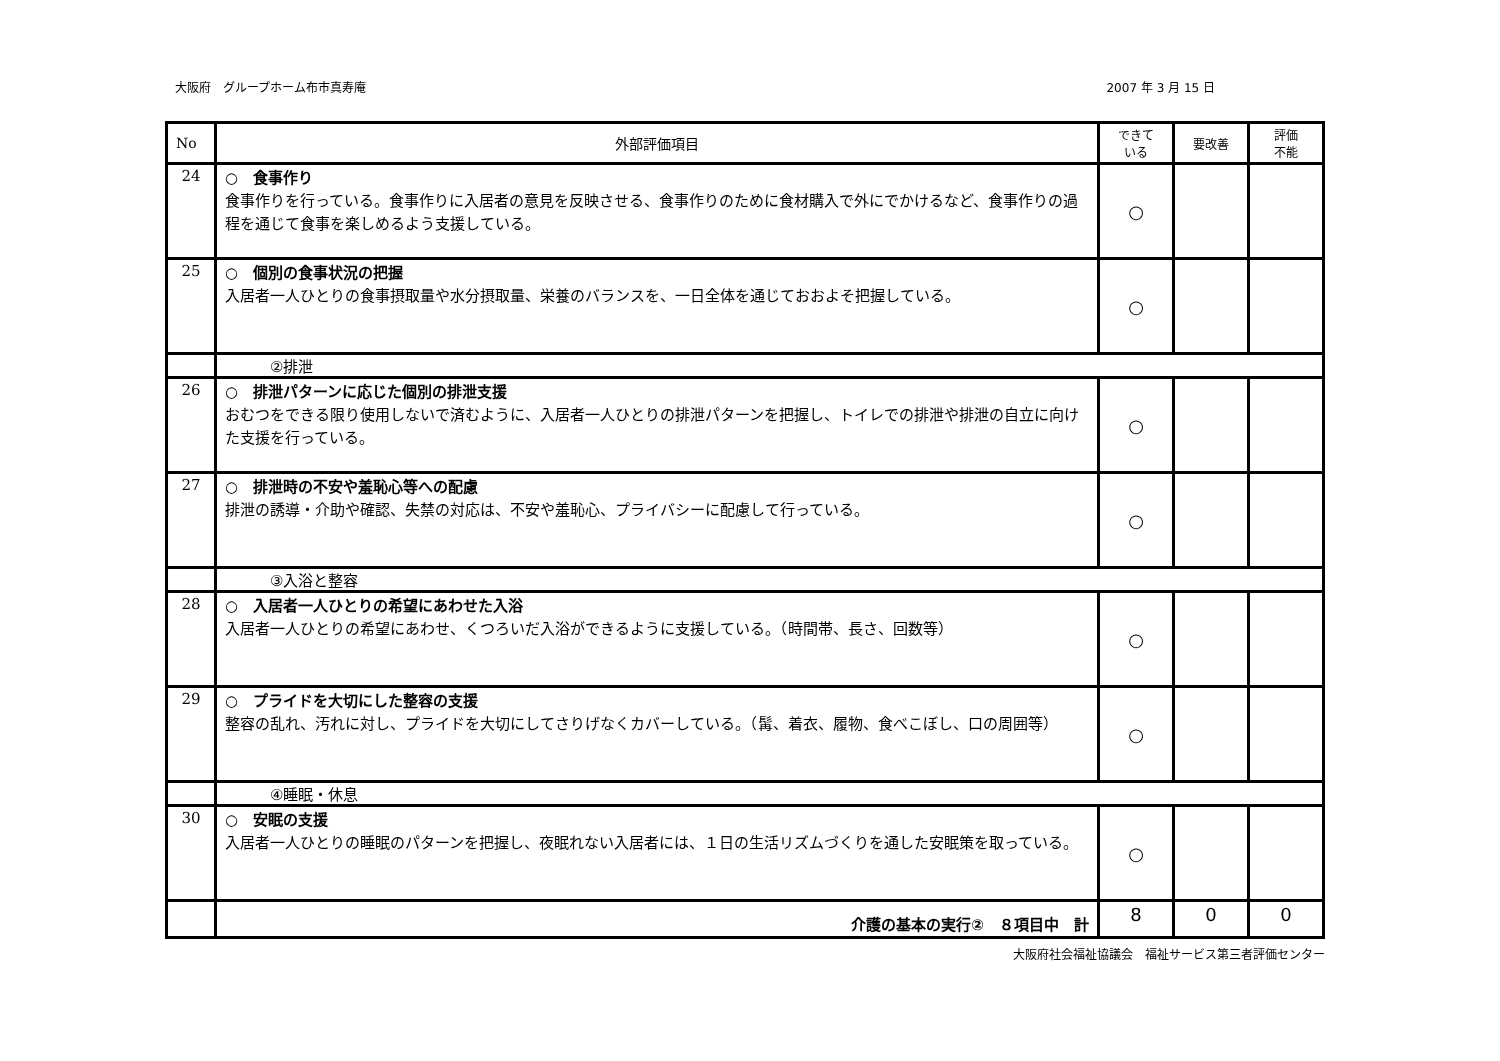大阪府　グループホーム布市真寿庵 2007 年 3 月 15 日
| No | 外部評価項目 | できて いる | 要改善 | 評価 不能 |
| --- | --- | --- | --- | --- |
| 24 | ○ 食事作り 食事作りを行っている。食事作りに入居者の意見を反映させる、食事作りのために食材購入で外にでかけるなど、食事作りの過程を通じて食事を楽しめるよう支援している。 | ○ | | |
| 25 | ○ 個別の食事状況の把握 入居者一人ひとりの食事摂取量や水分摂取量、栄養のバランスを、一日全体を通じておおよそ把握している。 | ○ | | |
| | ②排泄 | | | |
| 26 | ○ 排泄パターンに応じた個別の排泄支援 おむつをできる限り使用しないで済むように、入居者一人ひとりの排泄パターンを把握し、トイレでの排泄や排泄の自立に向けた支援を行っている。 | ○ | | |
| 27 | ○ 排泄時の不安や羞恥心等への配慮 排泄の誘導・介助や確認、失禁の対応は、不安や羞恥心、プライバシーに配慮して行っている。 | ○ | | |
| | ③入浴と整容 | | | |
| 28 | ○ 入居者一人ひとりの希望にあわせた入浴 入居者一人ひとりの希望にあわせ、くつろいだ入浴ができるように支援している。（時間帯、長さ、回数等） | ○ | | |
| 29 | ○ プライドを大切にした整容の支援 整容の乱れ、汚れに対し、プライドを大切にしてさりげなくカバーしている。（髯、着衣、履物、食べこぼし、口の周囲等） | ○ | | |
| | ④睡眠・休息 | | | |
| 30 | ○ 安眠の支援 入居者一人ひとりの睡眠のパターンを把握し、夜眠れない入居者には、１日の生活リズムづくりを通した安眠策を取っている。 | ○ | | |
| | 介護の基本の実行② ８項目中 計 | 8 | 0 | 0 |
大阪府社会福祉協議会　福祉サービス第三者評価センター